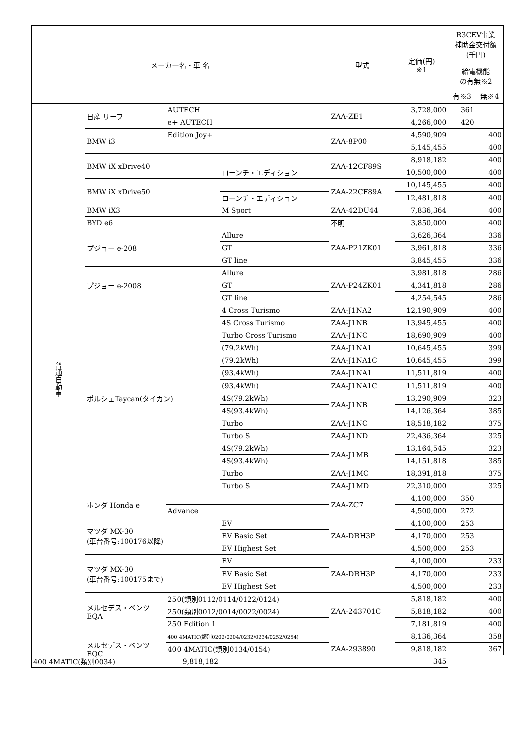| メーカー名・車 名 | | | | 型式 | 定価(円) ※1 | R3CEV事業 補助金交付額 (千円) | |
| --- | --- | --- | --- | --- | --- | --- | --- |
| | | | | | | 給電機能 の有無※2 | |
| | | | | | | 有※3 | 無※4 |
| 普通自動車 | 日産 リーフ | AUTECH | | ZAA-ZE1 | 3,728,000 | 361 | |
| | | e+ AUTECH | | | 4,266,000 | 420 | |
| | BMW i3 | Edition Joy+ | | ZAA-8P00 | 4,590,909 | | 400 |
| | | | | | 5,145,455 | | 400 |
| | BMW iX xDrive40 | | | ZAA-12CF89S | 8,918,182 | | 400 |
| | | | ローンチ・エディション | | 10,500,000 | | 400 |
| | BMW iX xDrive50 | | | ZAA-22CF89A | 10,145,455 | | 400 |
| | | | ローンチ・エディション | | 12,481,818 | | 400 |
| | BMW iX3 | | M Sport | ZAA-42DU44 | 7,836,364 | | 400 |
| | BYD e6 | | | 不明 | 3,850,000 | | 400 |
| | プジョー e-208 | | Allure | ZAA-P21ZK01 | 3,626,364 | | 336 |
| | | | GT | | 3,961,818 | | 336 |
| | | | GT line | | 3,845,455 | | 336 |
| | プジョー e-2008 | | Allure | ZAA-P24ZK01 | 3,981,818 | | 286 |
| | | | GT | | 4,341,818 | | 286 |
| | | | GT line | | 4,254,545 | | 286 |
| | ポルシェTaycan(タイカン) | | 4 Cross Turismo | ZAA-J1NA2 | 12,190,909 | | 400 |
| | | | 4S Cross Turismo | ZAA-J1NB | 13,945,455 | | 400 |
| | | | Turbo Cross Turismo | ZAA-J1NC | 18,690,909 | | 400 |
| | | | (79.2kWh) | ZAA-J1NA1 | 10,645,455 | | 399 |
| | | | (79.2kWh) | ZAA-J1NA1C | 10,645,455 | | 399 |
| | | | (93.4kWh) | ZAA-J1NA1 | 11,511,819 | | 400 |
| | | | (93.4kWh) | ZAA-J1NA1C | 11,511,819 | | 400 |
| | | | 4S(79.2kWh) | ZAA-J1NB | 13,290,909 | | 323 |
| | | | 4S(93.4kWh) | | 14,126,364 | | 385 |
| | | | Turbo | ZAA-J1NC | 18,518,182 | | 375 |
| | | | Turbo S | ZAA-J1ND | 22,436,364 | | 325 |
| | | | 4S(79.2kWh) | ZAA-J1MB | 13,164,545 | | 323 |
| | | | 4S(93.4kWh) | | 14,151,818 | | 385 |
| | | | Turbo | ZAA-J1MC | 18,391,818 | | 375 |
| | | | Turbo S | ZAA-J1MD | 22,310,000 | | 325 |
| | ホンダ Honda e | | | ZAA-ZC7 | 4,100,000 | 350 | |
| | | Advance | | | 4,500,000 | 272 | |
| | マツダ MX-30 (車台番号:100176以降) | | EV | ZAA-DRH3P | 4,100,000 | 253 | |
| | | | EV Basic Set | | 4,170,000 | 253 | |
| | | | EV Highest Set | | 4,500,000 | 253 | |
| | マツダ MX-30 (車台番号:100175まで) | | EV | ZAA-DRH3P | 4,100,000 | | 233 |
| | | | EV Basic Set | | 4,170,000 | | 233 |
| | | | EV Highest Set | | 4,500,000 | | 233 |
| | メルセデス・ベンツ EQA | 250(類別0112/0114/0122/0124) | | ZAA-243701C | 5,818,182 | | 400 |
| | | 250(類別0012/0014/0022/0024) | | | 5,818,182 | | 400 |
| | | 250 Edition 1 | | | 7,181,819 | | 400 |
| | メルセデス・ベンツ EQC | 400 4MATIC(類別0202/0204/0232/0234/0252/0254) | | ZAA-293890 | 8,136,364 | | 358 |
| | | 400 4MATIC(類別0134/0154) | | | 9,818,182 | | 367 |
| 400 4MATIC(類別0034) | | 9,818,182 | | | 345 | | |